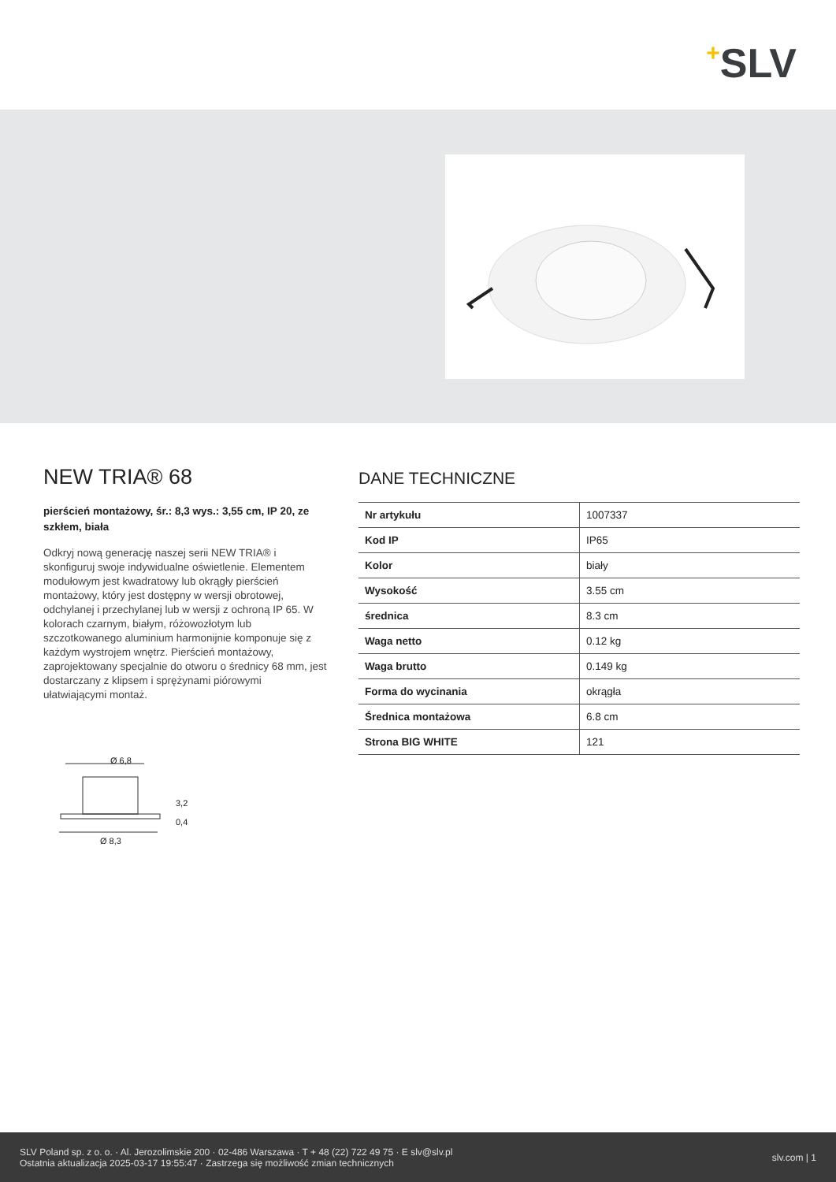+SLV
NEW TRIA® 68
pierścień montażowy, śr.: 8,3 wys.: 3,55 cm, IP 20, ze szkłem, biała
Odkryj nową generację naszej serii NEW TRIA® i skonfiguruj swoje indywidualne oświetlenie. Elementem modułowym jest kwadratowy lub okrągły pierścień montażowy, który jest dostępny w wersji obrotowej, odchylanej i przechylanej lub w wersji z ochroną IP 65. W kolorach czarnym, białym, różowozłotym lub szczotkowanego aluminium harmonijnie komponuje się z każdym wystrojem wnętrz. Pierścień montażowy, zaprojektowany specjalnie do otworu o średnicy 68 mm, jest dostarczany z klipsem i sprężynami piórowymi ułatwiającymi montaż.
Ø 6,8
3,2
0,4
Ø 8,3
DANE TECHNICZNE
| Nr artykułu | 1007337 |
| Kod IP | IP65 |
| Kolor | biały |
| Wysokość | 3.55 cm |
| średnica | 8.3 cm |
| Waga netto | 0.12 kg |
| Waga brutto | 0.149 kg |
| Forma do wycinania | okrągła |
| Średnica montażowa | 6.8 cm |
| Strona BIG WHITE | 121 |
SLV Poland sp. z o. o. · Al. Jerozolimskie 200 · 02-486 Warszawa · T + 48 (22) 722 49 75 · E slv@slv.pl
Ostatnia aktualizacja 2025-03-17 19:55:47 · Zastrzega się możliwość zmian technicznych
slv.com | 1